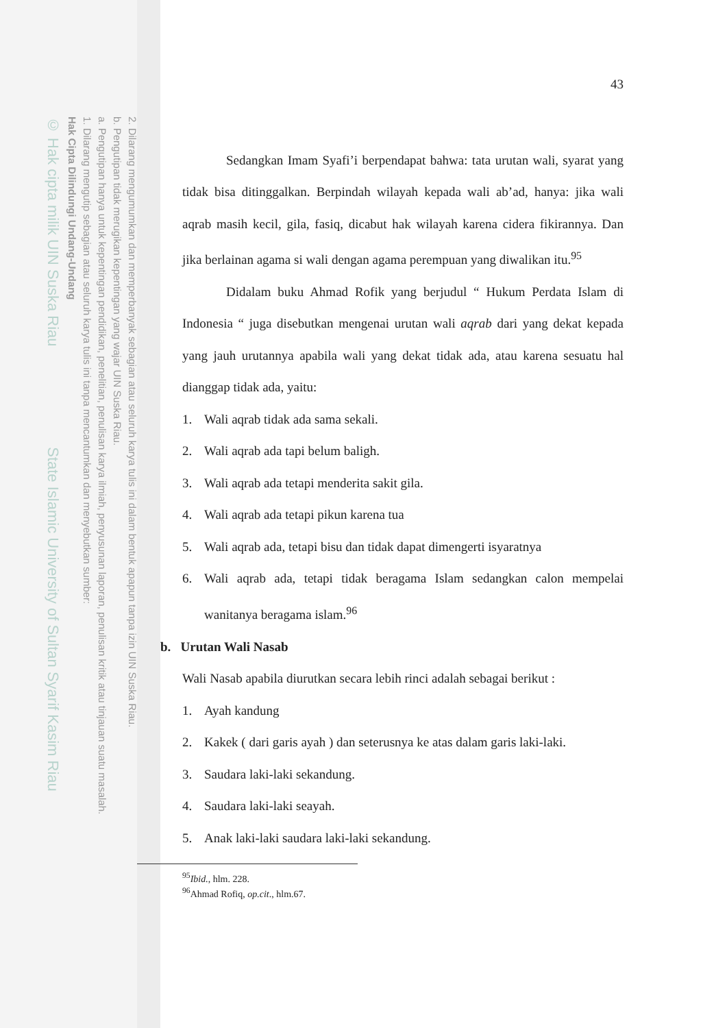2. Dilarang mengumumkan dan memperbanyak sebagian atau seluruh karya tulis ini dalam bentuk apapun tanpa izin UIN Suska Riau.
b. Pengutipan tidak merugikan kepentingan yang wajar UIN Suska Riau.
a. Pengutipan hanya untuk kepentingan pendidikan, penelitian, penulisan karya ilmiah, penyusunan laporan, penulisan kritik atau tinjauan suatu masalah.
1. Dilarang mengutip sebagian atau seluruh karya tulis ini tanpa mencantumkan dan menyebutkan sumber:
Hak Cipta Dilindungi Undang-Undang
© Hak cipta milik UIN Suska Riau State Islamic University of Sultan Syarif Kasim Riau
43
Sedangkan Imam Syafi’i berpendapat bahwa: tata urutan wali, syarat yang tidak bisa ditinggalkan. Berpindah wilayah kepada wali ab’ad, hanya: jika wali aqrab masih kecil, gila, fasiq, dicabut hak wilayah karena cidera fikirannya. Dan jika berlainan agama si wali dengan agama perempuan yang diwalikan itu.<sup>95</sup>
Didalam buku Ahmad Rofik yang berjudul “ Hukum Perdata Islam di Indonesia “ juga disebutkan mengenai urutan wali aqrab dari yang dekat kepada yang jauh urutannya apabila wali yang dekat tidak ada, atau karena sesuatu hal dianggap tidak ada, yaitu:
1. Wali aqrab tidak ada sama sekali.
2. Wali aqrab ada tapi belum baligh.
3. Wali aqrab ada tetapi menderita sakit gila.
4. Wali aqrab ada tetapi pikun karena tua
5. Wali aqrab ada, tetapi bisu dan tidak dapat dimengerti isyaratnya
6. Wali aqrab ada, tetapi tidak beragama Islam sedangkan calon mempelai wanitanya beragama islam.<sup>96</sup>
b. Urutan Wali Nasab
Wali Nasab apabila diurutkan secara lebih rinci adalah sebagai berikut :
1. Ayah kandung
2. Kakek ( dari garis ayah ) dan seterusnya ke atas dalam garis laki-laki.
3. Saudara laki-laki sekandung.
4. Saudara laki-laki seayah.
5. Anak laki-laki saudara laki-laki sekandung.
<sup>95</sup> Ibid., hlm. 228.
<sup>96</sup> Ahmad Rofiq, op.cit., hlm.67.